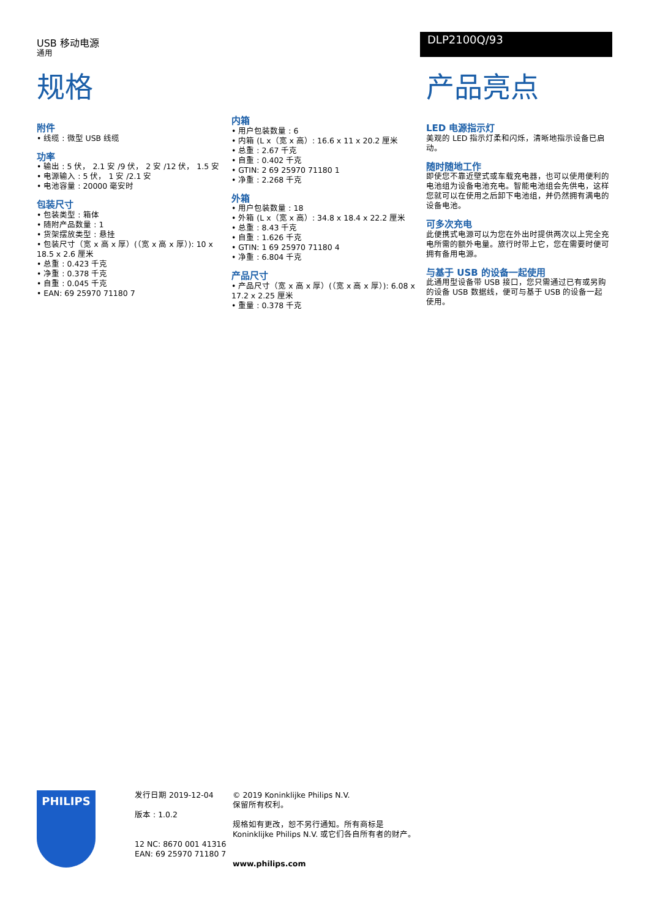USB 移动电源
通用
DLP2100Q/93
规格
附件
• 线缆 : 微型 USB 线缆
功率
• 输出 : 5 伏， 2.1 安 /9 伏， 2 安 /12 伏， 1.5 安
• 电源输入 : 5 伏， 1 安 /2.1 安
• 电池容量 : 20000 毫安时
包装尺寸
• 包装类型 : 箱体
• 随附产品数量 : 1
• 货架摆放类型 : 悬挂
• 包装尺寸（宽 x 高 x 厚）(（宽 x 高 x 厚）): 10 x 18.5 x 2.6 厘米
• 总重 : 0.423 千克
• 净重 : 0.378 千克
• 自重 : 0.045 千克
• EAN: 69 25970 71180 7
内箱
• 用户包装数量 : 6
• 内箱 (L x（宽 x 高）: 16.6 x 11 x 20.2 厘米
• 总重 : 2.67 千克
• 自重 : 0.402 千克
• GTIN: 2 69 25970 71180 1
• 净重 : 2.268 千克
外箱
• 用户包装数量 : 18
• 外箱 (L x（宽 x 高）: 34.8 x 18.4 x 22.2 厘米
• 总重 : 8.43 千克
• 自重 : 1.626 千克
• GTIN: 1 69 25970 71180 4
• 净重 : 6.804 千克
产品尺寸
• 产品尺寸（宽 x 高 x 厚）(（宽 x 高 x 厚）): 6.08 x 17.2 x 2.25 厘米
• 重量 : 0.378 千克
产品亮点
LED 电源指示灯
美观的 LED 指示灯柔和闪烁，清晰地指示设备已启动。
随时随地工作
即使您不靠近壁式或车载充电器，也可以使用便利的电池组为设备电池充电。智能电池组会先供电，这样您就可以在使用之后卸下电池组，并仍然拥有满电的设备电池。
可多次充电
此便携式电源可以为您在外出时提供两次以上完全充电所需的额外电量。旅行时带上它，您在需要时便可拥有备用电源。
与基于 USB 的设备一起使用
此通用型设备带 USB 接口，您只需通过已有或另购的设备 USB 数据线，便可与基于 USB 的设备一起使用。
PHILIPS
发行日期 2019-12-04
版本 : 1.0.2
12 NC: 8670 001 41316
EAN: 69 25970 71180 7
© 2019 Koninklijke Philips N.V.
保留所有权利。
规格如有更改，恕不另行通知。所有商标是
Koninklijke Philips N.V. 或它们各自所有者的财产。
www.philips.com